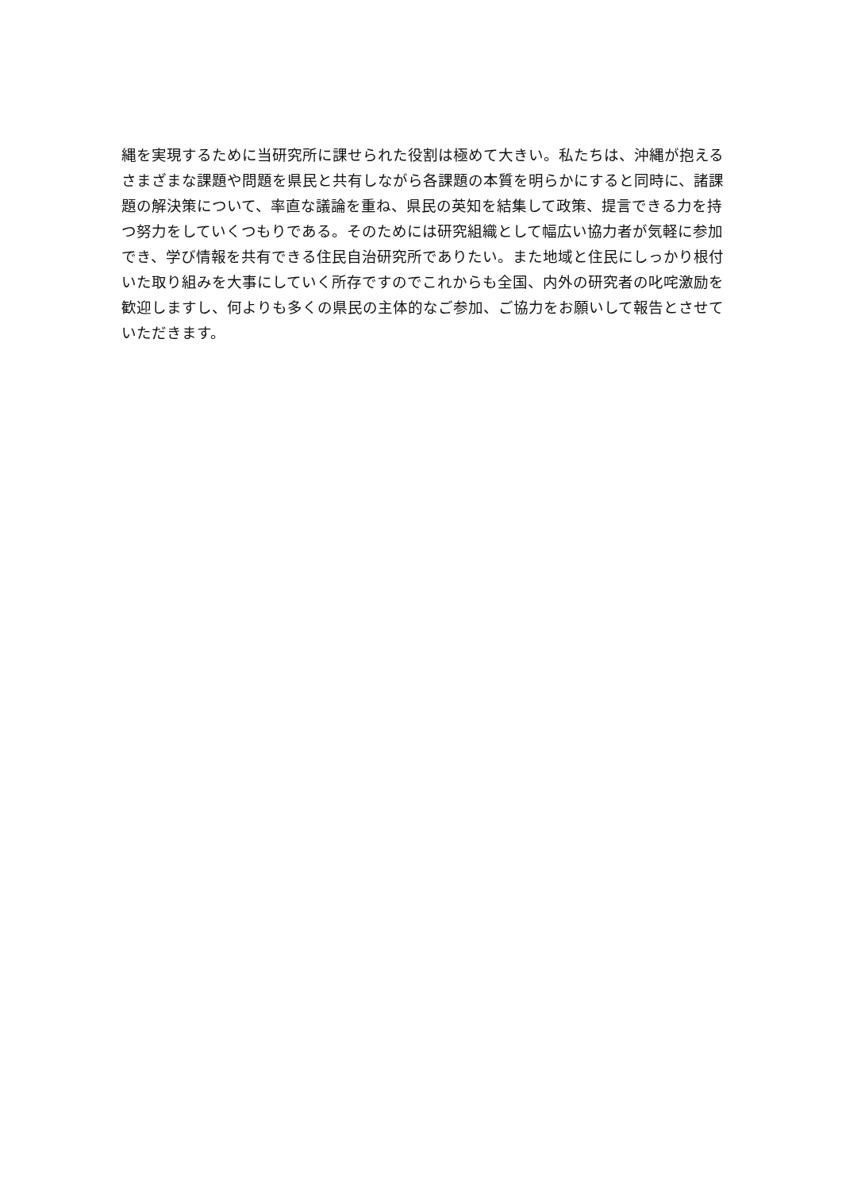縄を実現するために当研究所に課せられた役割は極めて大きい。私たちは、沖縄が抱える
さまざまな課題や問題を県民と共有しながら各課題の本質を明らかにすると同時に、諸課
題の解決策について、率直な議論を重ね、県民の英知を結集して政策、提言できる力を持
つ努力をしていくつもりである。そのためには研究組織として幅広い協力者が気軽に参加
でき、学び情報を共有できる住民自治研究所でありたい。また地域と住民にしっかり根付
いた取り組みを大事にしていく所存ですのでこれからも全国、内外の研究者の叱咤激励を
歓迎しますし、何よりも多くの県民の主体的なご参加、ご協力をお願いして報告とさせて
いただきます。